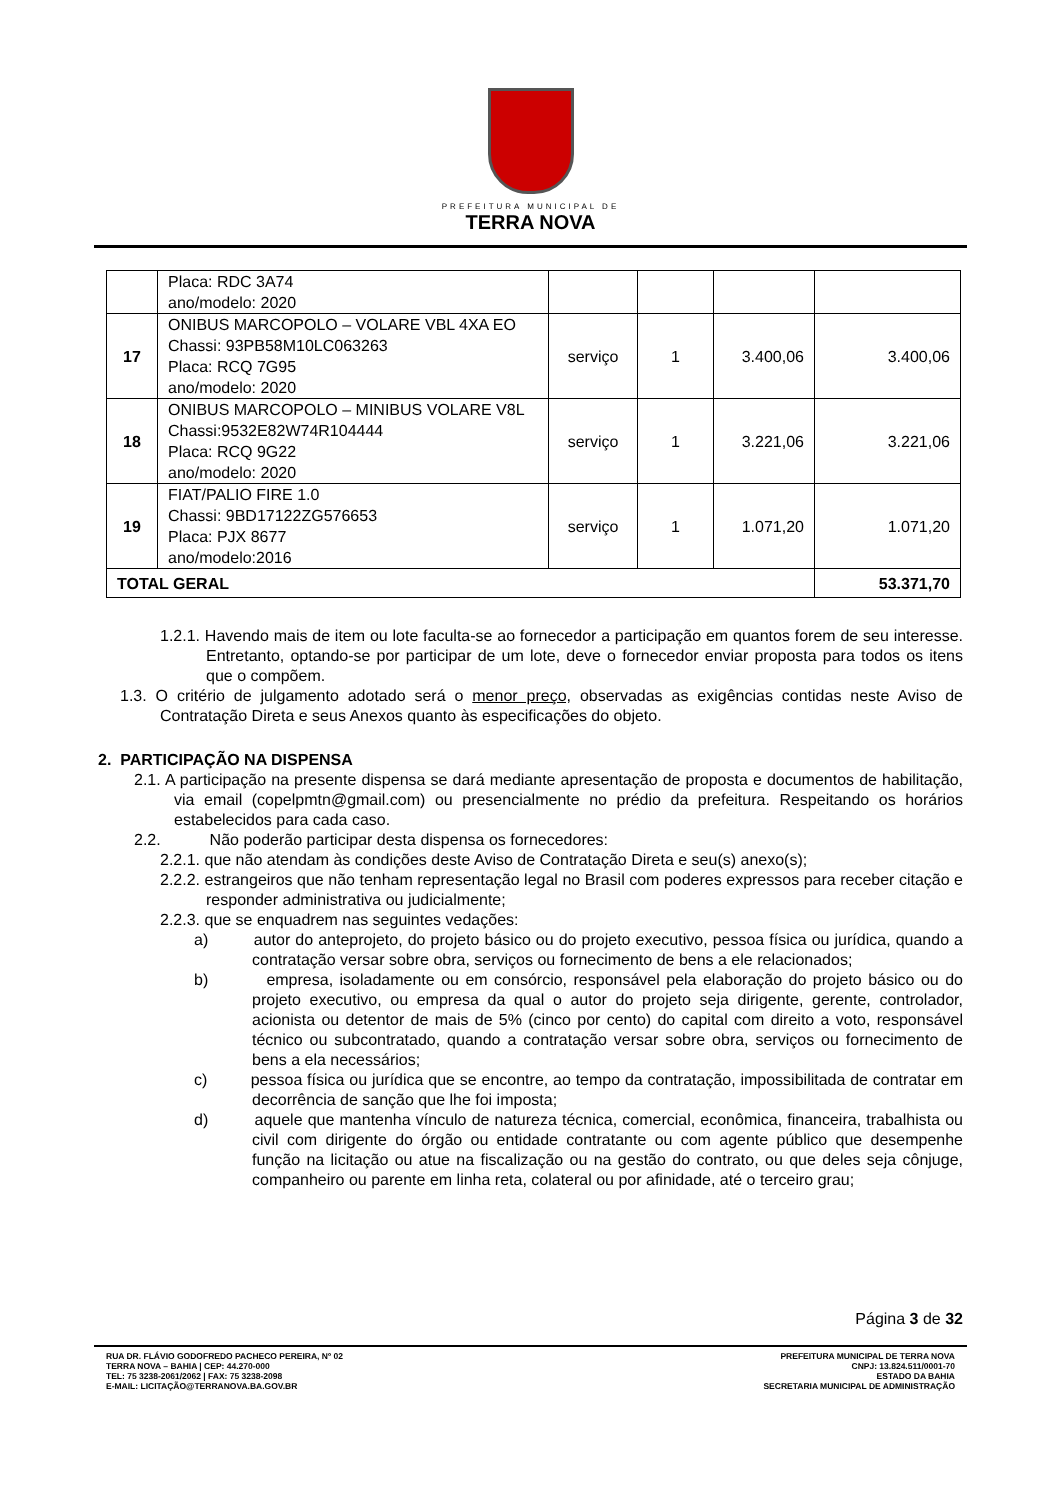PREFEITURA MUNICIPAL DE
TERRA NOVA
| | Placa: RDC 3A74 ano/modelo: 2020 | | | | |
| 17 | ONIBUS MARCOPOLO – VOLARE VBL 4XA EO Chassi: 93PB58M10LC063263 Placa: RCQ 7G95 ano/modelo: 2020 | serviço | 1 | 3.400,06 | 3.400,06 |
| 18 | ONIBUS MARCOPOLO – MINIBUS VOLARE V8L Chassi:9532E82W74R104444 Placa: RCQ 9G22 ano/modelo: 2020 | serviço | 1 | 3.221,06 | 3.221,06 |
| 19 | FIAT/PALIO FIRE 1.0 Chassi: 9BD17122ZG576653 Placa: PJX 8677 ano/modelo:2016 | serviço | 1 | 1.071,20 | 1.071,20 |
| TOTAL GERAL | | | | | 53.371,70 |
1.2.1. Havendo mais de item ou lote faculta-se ao fornecedor a participação em quantos forem de seu interesse. Entretanto, optando-se por participar de um lote, deve o fornecedor enviar proposta para todos os itens que o compõem.
1.3. O critério de julgamento adotado será o menor preço, observadas as exigências contidas neste Aviso de Contratação Direta e seus Anexos quanto às especificações do objeto.
2. PARTICIPAÇÃO NA DISPENSA
2.1. A participação na presente dispensa se dará mediante apresentação de proposta e documentos de habilitação, via email (copelpmtn@gmail.com) ou presencialmente no prédio da prefeitura. Respeitando os horários estabelecidos para cada caso.
2.2. Não poderão participar desta dispensa os fornecedores:
2.2.1. que não atendam às condições deste Aviso de Contratação Direta e seu(s) anexo(s);
2.2.2. estrangeiros que não tenham representação legal no Brasil com poderes expressos para receber citação e responder administrativa ou judicialmente;
2.2.3. que se enquadrem nas seguintes vedações:
a) autor do anteprojeto, do projeto básico ou do projeto executivo, pessoa física ou jurídica, quando a contratação versar sobre obra, serviços ou fornecimento de bens a ele relacionados;
b) empresa, isoladamente ou em consórcio, responsável pela elaboração do projeto básico ou do projeto executivo, ou empresa da qual o autor do projeto seja dirigente, gerente, controlador, acionista ou detentor de mais de 5% (cinco por cento) do capital com direito a voto, responsável técnico ou subcontratado, quando a contratação versar sobre obra, serviços ou fornecimento de bens a ela necessários;
c) pessoa física ou jurídica que se encontre, ao tempo da contratação, impossibilitada de contratar em decorrência de sanção que lhe foi imposta;
d) aquele que mantenha vínculo de natureza técnica, comercial, econômica, financeira, trabalhista ou civil com dirigente do órgão ou entidade contratante ou com agente público que desempenhe função na licitação ou atue na fiscalização ou na gestão do contrato, ou que deles seja cônjuge, companheiro ou parente em linha reta, colateral ou por afinidade, até o terceiro grau;
Página 3 de 32
RUA DR. FLÁVIO GODOFREDO PACHECO PEREIRA, Nº 02
TERRA NOVA – BAHIA | CEP: 44.270-000
TEL: 75 3238-2061/2062 | FAX: 75 3238-2098
E-MAIL: LICITAÇÃO@TERRANOVA.BA.GOV.BR
PREFEITURA MUNICIPAL DE TERRA NOVA
CNPJ: 13.824.511/0001-70
ESTADO DA BAHIA
SECRETARIA MUNICIPAL DE ADMINISTRAÇÃO